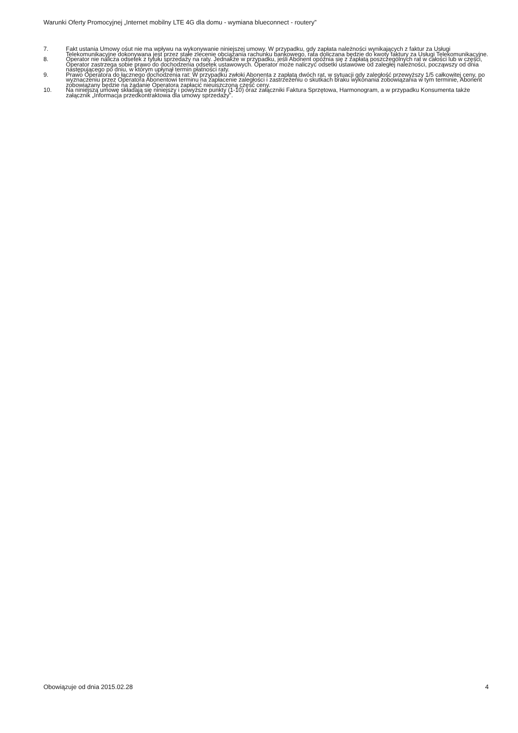Warunki Oferty Promocyjnej „Internet mobilny LTE 4G dla domu - wymiana blueconnect - routery”
7. Fakt ustania Umowy ośut nie ma wpływu na wykonywanie niniejszej umowy. W przypadku, gdy zapłata należności wynikających z faktur za Usługi Telekomunikacyjne dokonywana jest przez stałe zlecenie obciążania rachunku bankowego, rata doliczana będzie do kwoty faktury za Usługi Telekomunikacyjne.
8. Operator nie nalicza odsetek z tytułu sprzedaży na raty. Jednakże w przypadku, jeśli Abonent opóźnia się z zapłatą poszczególnych rat w całości lub w części, Operator zastrzega sobie prawo do dochodzenia odsetek ustawowych. Operator może naliczyć odsetki ustawowe od zaległej należności, począwszy od dnia następującego po dniu, w którym upłynął termin płatności raty.
9. Prawo Operatora do łącznego dochodzenia rat: W przypadku zwłoki Abonenta z zapłatą dwóch rat, w sytuacji gdy zaległość przewyższy 1/5 całkowitej ceny, po wyznaczeniu przez Operatora Abonentowi terminu na zapłacenie zaległości i zastrzeżeniu o skutkach braku wykonania zobowiązania w tym terminie, Abonent zobowiązany będzie na żądanie Operatora zapłacić nieuiszczoną część ceny.
10. Na niniejszą umowę składają się niniejszy i powyższe punkty (1-10) oraz załączniki Faktura Sprzętowa, Harmonogram, a w przypadku Konsumenta także załącznik „Informacja przedkontraktowa dla umowy sprzedaży”.
Obowiązuje od dnia 2015.02.28 4